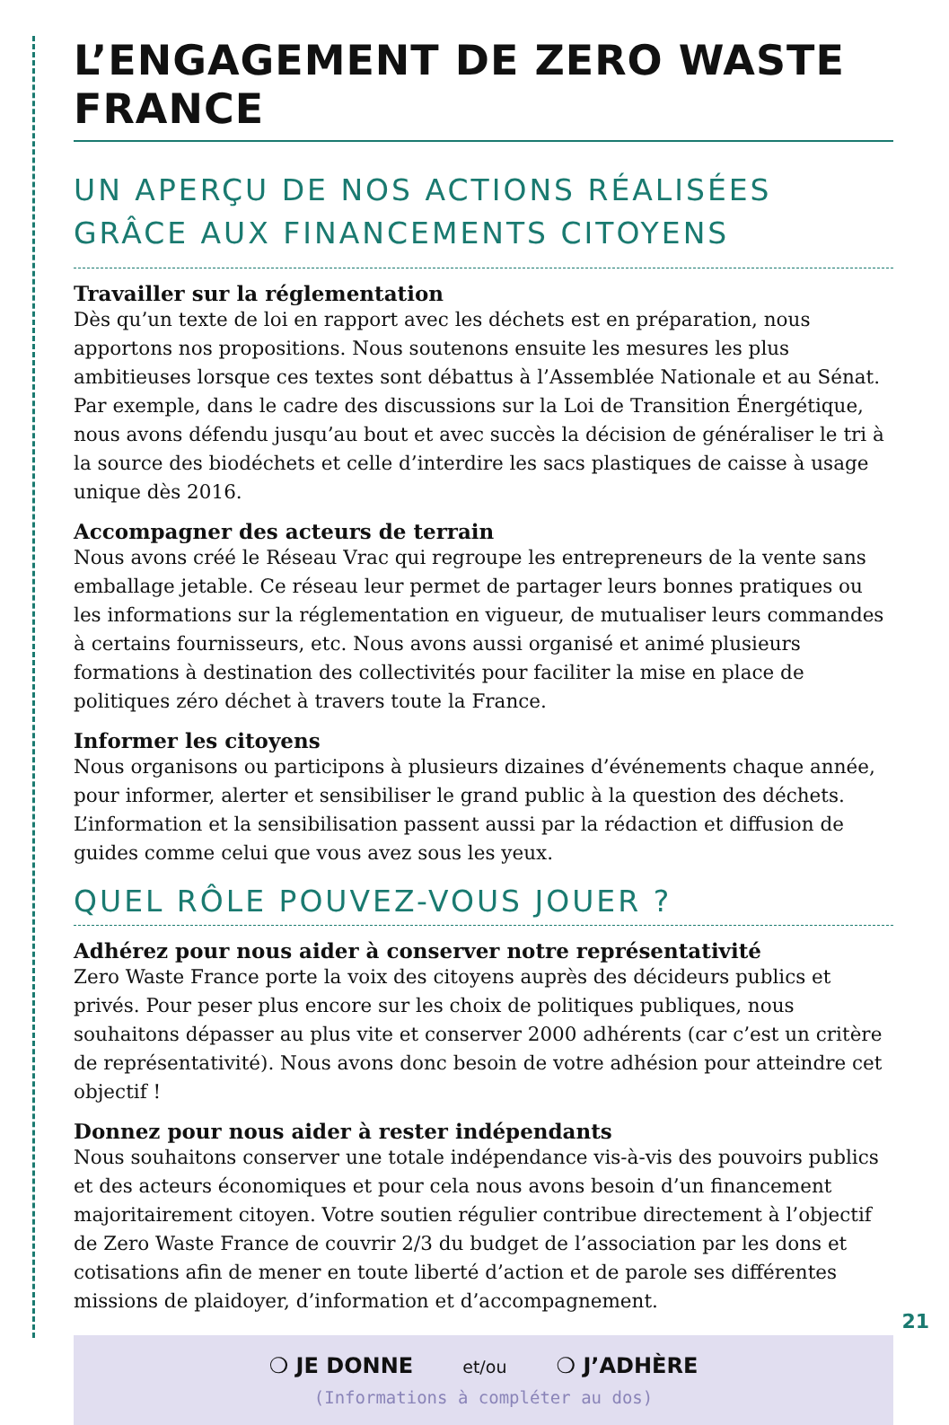L’ENGAGEMENT DE ZERO WASTE FRANCE
UN APERÇU DE NOS ACTIONS RÉALISÉES
GRÂCE AUX FINANCEMENTS CITOYENS
Travailler sur la réglementation
Dès qu’un texte de loi en rapport avec les déchets est en préparation, nous apportons nos propositions. Nous soutenons ensuite les mesures les plus ambitieuses lorsque ces textes sont débattus à l’Assemblée Nationale et au Sénat. Par exemple, dans le cadre des discussions sur la Loi de Transition Énergétique, nous avons défendu jusqu’au bout et avec succès la décision de généraliser le tri à la source des biodéchets et celle d’interdire les sacs plastiques de caisse à usage unique dès 2016.
Accompagner des acteurs de terrain
Nous avons créé le Réseau Vrac qui regroupe les entrepreneurs de la vente sans emballage jetable. Ce réseau leur permet de partager leurs bonnes pratiques ou les informations sur la réglementation en vigueur, de mutualiser leurs commandes à certains fournisseurs, etc. Nous avons aussi organisé et animé plusieurs formations à destination des collectivités pour faciliter la mise en place de politiques zéro déchet à travers toute la France.
Informer les citoyens
Nous organisons ou participons à plusieurs dizaines d’événements chaque année, pour informer, alerter et sensibiliser le grand public à la question des déchets. L’information et la sensibilisation passent aussi par la rédaction et diffusion de guides comme celui que vous avez sous les yeux.
QUEL RÔLE POUVEZ-VOUS JOUER ?
Adhérez pour nous aider à conserver notre représentativité
Zero Waste France porte la voix des citoyens auprès des décideurs publics et privés. Pour peser plus encore sur les choix de politiques publiques, nous souhaitons dépasser au plus vite et conserver 2000 adhérents (car c’est un critère de représentativité). Nous avons donc besoin de votre adhésion pour atteindre cet objectif !
Donnez pour nous aider à rester indépendants
Nous souhaitons conserver une totale indépendance vis-à-vis des pouvoirs publics et des acteurs économiques et pour cela nous avons besoin d’un financement majoritairement citoyen. Votre soutien régulier contribue directement à l’objectif de Zero Waste France de couvrir 2/3 du budget de l’association par les dons et cotisations afin de mener en toute liberté d’action et de parole ses différentes missions de plaidoyer, d’information et d’accompagnement.
❍ JE DONNE et/ou ❍ J’ADHÈRE
(Informations à compléter au dos)
21